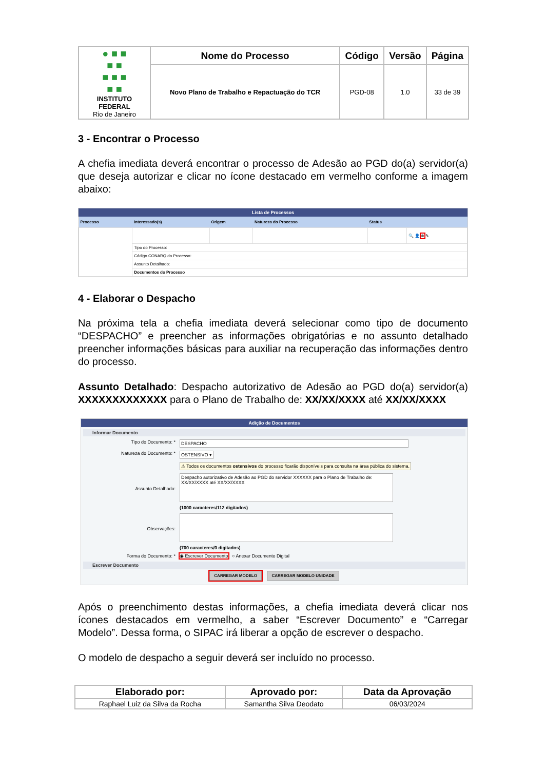| ● ■ ■ ■ ■ ■ ■ ■ ■ ■ INSTITUTO FEDERAL Rio de Janeiro | Nome do Processo | Código | Versão | Página |
| | Novo Plano de Trabalho e Repactuação do TCR | PGD-08 | 1.0 | 33 de 39 |
3 - Encontrar o Processo
A chefia imediata deverá encontrar o processo de Adesão ao PGD do(a) servidor(a) que deseja autorizar e clicar no ícone destacado em vermelho conforme a imagem abaixo:
Lista de Processos
| Processo | Interessado(s) | Origem | Natureza do Processo | Status | |
| --- | --- | --- | --- | --- | --- |
| | | | | | 🔍 👤 ⊕ ✎ |
| | Tipo do Processo: | | | | |
| | Código CONARQ do Processo: | | | | |
| | Assunto Detalhado: | | | | |
| | Documentos do Processo | | | | |
4 - Elaborar o Despacho
Na próxima tela a chefia imediata deverá selecionar como tipo de documento “DESPACHO” e preencher as informações obrigatórias e no assunto detalhado preencher informações básicas para auxiliar na recuperação das informações dentro do processo.
Assunto Detalhado: Despacho autorizativo de Adesão ao PGD do(a) servidor(a) XXXXXXXXXXXXX para o Plano de Trabalho de: XX/XX/XXXX até XX/XX/XXXX
Adição de Documentos
Informar Documento
Tipo do Documento: * DESPACHO
Natureza do Documento: * OSTENSIVO ▾
⚠ Todos os documentos ostensivos do processo ficarão disponíveis para consulta na área pública do sistema.
Assunto Detalhado: Despacho autorizativo de Adesão ao PGD do servidor XXXXXX para o Plano de Trabalho de: XX/XX/XXXX até XX/XX/XXXX
(1000 caracteres/112 digitados)
Observações:
(700 caracteres/0 digitados)
Forma do Documento: * ◉ Escrever Documento ○ Anexar Documento Digital
Escrever Documento
CARREGAR MODELO CARREGAR MODELO UNIDADE
Após o preenchimento destas informações, a chefia imediata deverá clicar nos ícones destacados em vermelho, a saber “Escrever Documento” e “Carregar Modelo”. Dessa forma, o SIPAC irá liberar a opção de escrever o despacho.
O modelo de despacho a seguir deverá ser incluído no processo.
| Elaborado por: | Aprovado por: | Data da Aprovação |
| --- | --- | --- |
| Raphael Luiz da Silva da Rocha | Samantha Silva Deodato | 06/03/2024 |